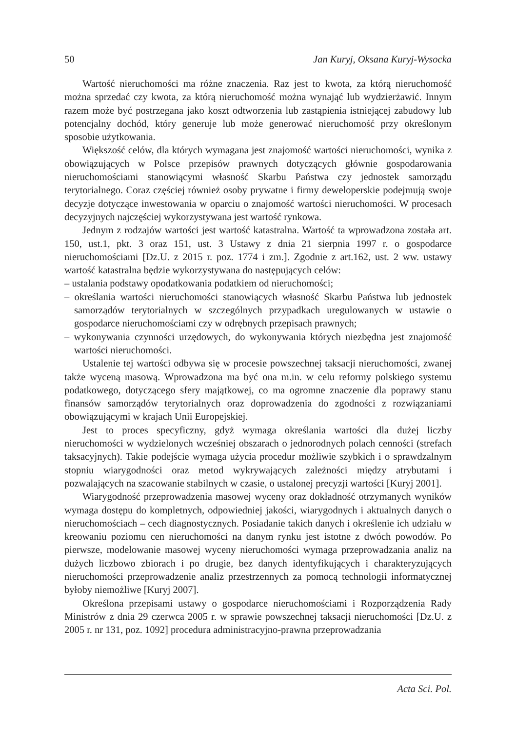50 Jan Kuryj, Oksana Kuryj-Wysocka
Wartość nieruchomości ma różne znaczenia. Raz jest to kwota, za którą nieruchomość można sprzedać czy kwota, za którą nieruchomość można wynająć lub wydzierżawić. Innym razem może być postrzegana jako koszt odtworzenia lub zastąpienia istniejącej zabudowy lub potencjalny dochód, który generuje lub może generować nieruchomość przy określonym sposobie użytkowania.
Większość celów, dla których wymagana jest znajomość wartości nieruchomości, wynika z obowiązujących w Polsce przepisów prawnych dotyczących głównie gospodarowania nieruchomościami stanowiącymi własność Skarbu Państwa czy jednostek samorządu terytorialnego. Coraz częściej również osoby prywatne i firmy deweloperskie podejmują swoje decyzje dotyczące inwestowania w oparciu o znajomość wartości nieruchomości. W procesach decyzyjnych najczęściej wykorzystywana jest wartość rynkowa.
Jednym z rodzajów wartości jest wartość katastralna. Wartość ta wprowadzona została art. 150, ust.1, pkt. 3 oraz 151, ust. 3 Ustawy z dnia 21 sierpnia 1997 r. o gospodarce nieruchomościami [Dz.U. z 2015 r. poz. 1774 i zm.]. Zgodnie z art.162, ust. 2 ww. ustawy wartość katastralna będzie wykorzystywana do następujących celów:
– ustalania podstawy opodatkowania podatkiem od nieruchomości;
– określania wartości nieruchomości stanowiących własność Skarbu Państwa lub jednostek samorządów terytorialnych w szczególnych przypadkach uregulowanych w ustawie o gospodarce nieruchomościami czy w odrębnych przepisach prawnych;
– wykonywania czynności urzędowych, do wykonywania których niezbędna jest znajomość wartości nieruchomości.
Ustalenie tej wartości odbywa się w procesie powszechnej taksacji nieruchomości, zwanej także wyceną masową. Wprowadzona ma być ona m.in. w celu reformy polskiego systemu podatkowego, dotyczącego sfery majątkowej, co ma ogromne znaczenie dla poprawy stanu finansów samorządów terytorialnych oraz doprowadzenia do zgodności z rozwiązaniami obowiązującymi w krajach Unii Europejskiej.
Jest to proces specyficzny, gdyż wymaga określania wartości dla dużej liczby nieruchomości w wydzielonych wcześniej obszarach o jednorodnych polach cenności (strefach taksacyjnych). Takie podejście wymaga użycia procedur możliwie szybkich i o sprawdzalnym stopniu wiarygodności oraz metod wykrywających zależności między atrybutami i pozwalających na szacowanie stabilnych w czasie, o ustalonej precyzji wartości [Kuryj 2001].
Wiarygodność przeprowadzenia masowej wyceny oraz dokładność otrzymanych wyników wymaga dostępu do kompletnych, odpowiedniej jakości, wiarygodnych i aktualnych danych o nieruchomościach – cech diagnostycznych. Posiadanie takich danych i określenie ich udziału w kreowaniu poziomu cen nieruchomości na danym rynku jest istotne z dwóch powodów. Po pierwsze, modelowanie masowej wyceny nieruchomości wymaga przeprowadzania analiz na dużych liczbowo zbiorach i po drugie, bez danych identyfikujących i charakteryzujących nieruchomości przeprowadzenie analiz przestrzennych za pomocą technologii informatycznej byłoby niemożliwe [Kuryj 2007].
Określona przepisami ustawy o gospodarce nieruchomościami i Rozporządzenia Rady Ministrów z dnia 29 czerwca 2005 r. w sprawie powszechnej taksacji nieruchomości [Dz.U. z 2005 r. nr 131, poz. 1092] procedura administracyjno-prawna przeprowadzania
Acta Sci. Pol.